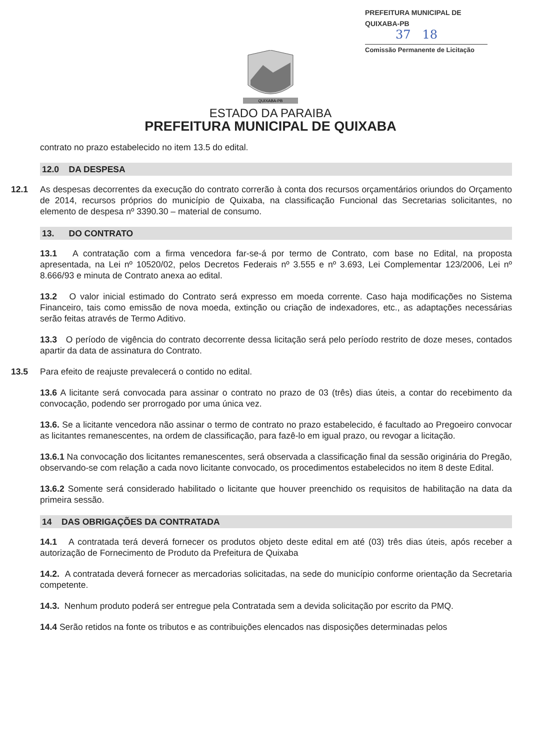PREFEITURA MUNICIPAL DE QUIXABA-PB
37 18
Comissão Permanente de Licitação
QUIXABA-PB
ESTADO DA PARAIBA
PREFEITURA MUNICIPAL DE QUIXABA
contrato no prazo estabelecido no item 13.5 do edital.
12.0 DA DESPESA
12.1 As despesas decorrentes da execução do contrato correrão à conta dos recursos orçamentários oriundos do Orçamento de 2014, recursos próprios do município de Quixaba, na classificação Funcional das Secretarias solicitantes, no elemento de despesa nº 3390.30 – material de consumo.
13. DO CONTRATO
13.1 A contratação com a firma vencedora far-se-á por termo de Contrato, com base no Edital, na proposta apresentada, na Lei nº 10520/02, pelos Decretos Federais nº 3.555 e nº 3.693, Lei Complementar 123/2006, Lei nº 8.666/93 e minuta de Contrato anexa ao edital.
13.2 O valor inicial estimado do Contrato será expresso em moeda corrente. Caso haja modificações no Sistema Financeiro, tais como emissão de nova moeda, extinção ou criação de indexadores, etc., as adaptações necessárias serão feitas através de Termo Aditivo.
13.3 O período de vigência do contrato decorrente dessa licitação será pelo período restrito de doze meses, contados apartir da data de assinatura do Contrato.
13.5 Para efeito de reajuste prevalecerá o contido no edital.
13.6 A licitante será convocada para assinar o contrato no prazo de 03 (três) dias úteis, a contar do recebimento da convocação, podendo ser prorrogado por uma única vez.
13.6. Se a licitante vencedora não assinar o termo de contrato no prazo estabelecido, é facultado ao Pregoeiro convocar as licitantes remanescentes, na ordem de classificação, para fazê-lo em igual prazo, ou revogar a licitação.
13.6.1 Na convocação dos licitantes remanescentes, será observada a classificação final da sessão originária do Pregão, observando-se com relação a cada novo licitante convocado, os procedimentos estabelecidos no item 8 deste Edital.
13.6.2 Somente será considerado habilitado o licitante que houver preenchido os requisitos de habilitação na data da primeira sessão.
14 DAS OBRIGAÇÕES DA CONTRATADA
14.1 A contratada terá deverá fornecer os produtos objeto deste edital em até (03) três dias úteis, após receber a autorização de Fornecimento de Produto da Prefeitura de Quixaba
14.2. A contratada deverá fornecer as mercadorias solicitadas, na sede do município conforme orientação da Secretaria competente.
14.3. Nenhum produto poderá ser entregue pela Contratada sem a devida solicitação por escrito da PMQ.
14.4 Serão retidos na fonte os tributos e as contribuições elencados nas disposições determinadas pelos